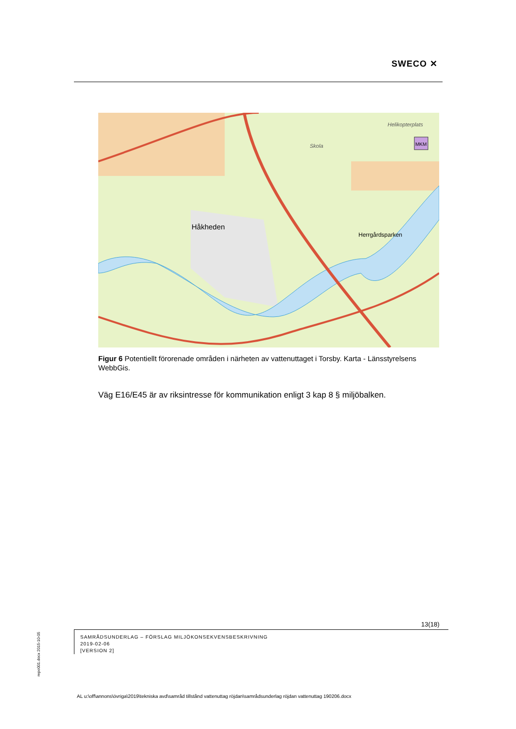SWECO ✕
Håkheden
Herrgårdsparken
Skola
Helikopterplats
MKM
Figur 6 Potentiellt förorenade områden i närheten av vattenuttaget i Torsby. Karta - Länsstyrelsens WebbGis.
Väg E16/E45 är av riksintresse för kommunikation enligt 3 kap 8 § miljöbalken.
13(18)
SAMRÅDSUNDERLAG – FÖRSLAG MILJÖKONSEKVENSBESKRIVNING
2019-02-06
[VERSION 2]
repo001.docx 2015-10-05
AL u:\off\annons\övriga\2019\tekniska avd\samråd tillstånd vattenuttag röjdan\samrådsunderlag röjdan vattenuttag 190206.docx